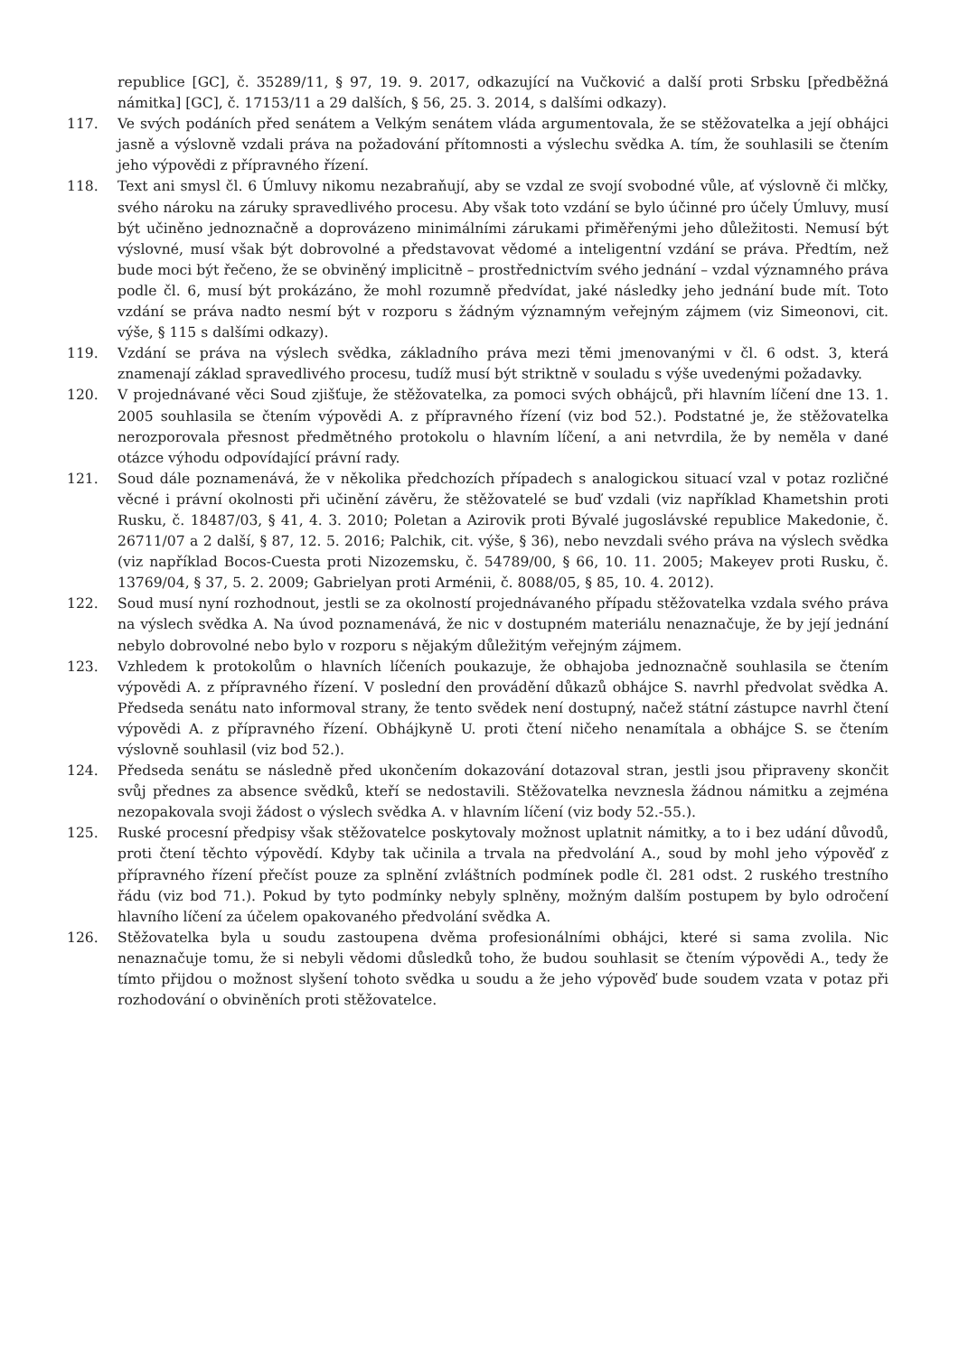republice [GC], č. 35289/11, § 97, 19. 9. 2017, odkazující na Vučković a další proti Srbsku [předběžná námitka] [GC], č. 17153/11 a 29 dalších, § 56, 25. 3. 2014, s dalšími odkazy).
117. Ve svých podáních před senátem a Velkým senátem vláda argumentovala, že se stěžovatelka a její obhájci jasně a výslovně vzdali práva na požadování přítomnosti a výslechu svědka A. tím, že souhlasili se čtením jeho výpovědi z přípravného řízení.
118. Text ani smysl čl. 6 Úmluvy nikomu nezabraňují, aby se vzdal ze svojí svobodné vůle, ať výslovně či mlčky, svého nároku na záruky spravedlivého procesu. Aby však toto vzdání se bylo účinné pro účely Úmluvy, musí být učiněno jednoznačně a doprovázeno minimálními zárukami přiměřenými jeho důležitosti. Nemusí být výslovné, musí však být dobrovolné a představovat vědomé a inteligentní vzdání se práva. Předtím, než bude moci být řečeno, že se obviněný implicitně – prostřednictvím svého jednání – vzdal významného práva podle čl. 6, musí být prokázáno, že mohl rozumně předvídat, jaké následky jeho jednání bude mít. Toto vzdání se práva nadto nesmí být v rozporu s žádným významným veřejným zájmem (viz Simeonovi, cit. výše, § 115 s dalšími odkazy).
119. Vzdání se práva na výslech svědka, základního práva mezi těmi jmenovanými v čl. 6 odst. 3, která znamenají základ spravedlivého procesu, tudíž musí být striktně v souladu s výše uvedenými požadavky.
120. V projednávané věci Soud zjišťuje, že stěžovatelka, za pomoci svých obhájců, při hlavním líčení dne 13. 1. 2005 souhlasila se čtením výpovědi A. z přípravného řízení (viz bod 52.). Podstatné je, že stěžovatelka nerozporovala přesnost předmětného protokolu o hlavním líčení, a ani netvrdila, že by neměla v dané otázce výhodu odpovídající právní rady.
121. Soud dále poznamenává, že v několika předchozích případech s analogickou situací vzal v potaz rozličné věcné i právní okolnosti při učinění závěru, že stěžovatelé se buď vzdali (viz například Khametshin proti Rusku, č. 18487/03, § 41, 4. 3. 2010; Poletan a Azirovik proti Bývalé jugoslávské republice Makedonie, č. 26711/07 a 2 další, § 87, 12. 5. 2016; Palchik, cit. výše, § 36), nebo nevzdali svého práva na výslech svědka (viz například Bocos-Cuesta proti Nizozemsku, č. 54789/00, § 66, 10. 11. 2005; Makeyev proti Rusku, č. 13769/04, § 37, 5. 2. 2009; Gabrielyan proti Arménii, č. 8088/05, § 85, 10. 4. 2012).
122. Soud musí nyní rozhodnout, jestli se za okolností projednávaného případu stěžovatelka vzdala svého práva na výslech svědka A. Na úvod poznamenává, že nic v dostupném materiálu nenaznačuje, že by její jednání nebylo dobrovolné nebo bylo v rozporu s nějakým důležitým veřejným zájmem.
123. Vzhledem k protokolům o hlavních líčeních poukazuje, že obhajoba jednoznačně souhlasila se čtením výpovědi A. z přípravného řízení. V poslední den provádění důkazů obhájce S. navrhl předvolat svědka A. Předseda senátu nato informoval strany, že tento svědek není dostupný, načež státní zástupce navrhl čtení výpovědi A. z přípravného řízení. Obhájkyně U. proti čtení ničeho nenamítala a obhájce S. se čtením výslovně souhlasil (viz bod 52.).
124. Předseda senátu se následně před ukončením dokazování dotazoval stran, jestli jsou připraveny skončit svůj přednes za absence svědků, kteří se nedostavili. Stěžovatelka nevznesla žádnou námitku a zejména nezopakovala svoji žádost o výslech svědka A. v hlavním líčení (viz body 52.-55.).
125. Ruské procesní předpisy však stěžovatelce poskytovaly možnost uplatnit námitky, a to i bez udání důvodů, proti čtení těchto výpovědí. Kdyby tak učinila a trvala na předvolání A., soud by mohl jeho výpověď z přípravného řízení přečíst pouze za splnění zvláštních podmínek podle čl. 281 odst. 2 ruského trestního řádu (viz bod 71.). Pokud by tyto podmínky nebyly splněny, možným dalším postupem by bylo odročení hlavního líčení za účelem opakovaného předvolání svědka A.
126. Stěžovatelka byla u soudu zastoupena dvěma profesionálními obhájci, které si sama zvolila. Nic nenaznačuje tomu, že si nebyli vědomi důsledků toho, že budou souhlasit se čtením výpovědi A., tedy že tímto přijdou o možnost slyšení tohoto svědka u soudu a že jeho výpověď bude soudem vzata v potaz při rozhodování o obviněních proti stěžovatelce.